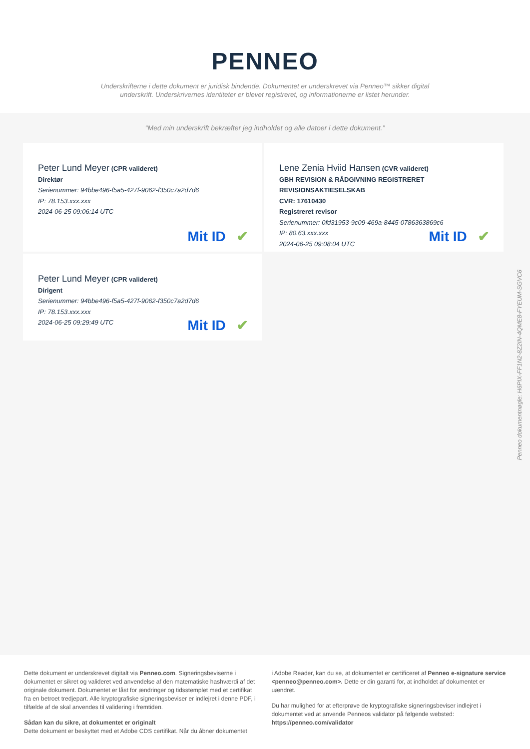PENNEO
Underskrifterne i dette dokument er juridisk bindende. Dokumentet er underskrevet via Penneo™ sikker digital underskrift. Underskrivernes identiteter er blevet registreret, og informationerne er listet herunder.
“Med min underskrift bekræfter jeg indholdet og alle datoer i dette dokument.”
Peter Lund Meyer (CPR valideret)
Direktør
Serienummer: 94bbe496-f5a5-427f-9062-f350c7a2d7d6
IP: 78.153.xxx.xxx
2024-06-25 09:06:14 UTC
Mit ID ✔
Lene Zenia Hviid Hansen (CVR valideret)
GBH REVISION & RÅDGIVNING REGISTRERET REVISIONSAKTIESELSKAB
CVR: 17610430
Registreret revisor
Serienummer: 0fd31953-9c09-469a-8445-0786363869c6
IP: 80.63.xxx.xxx
2024-06-25 09:08:04 UTC
Mit ID ✔
Peter Lund Meyer (CPR valideret)
Dirigent
Serienummer: 94bbe496-f5a5-427f-9062-f350c7a2d7d6
IP: 78.153.xxx.xxx
2024-06-25 09:29:49 UTC
Mit ID ✔
Penneo dokumentnøgle: H6PIX-FF1N2-8Z2IN-4QME8-FYEUM-SGVC6
Dette dokument er underskrevet digitalt via Penneo.com. Signeringsbeviserne i dokumentet er sikret og valideret ved anvendelse af den matematiske hashværdi af det originale dokument. Dokumentet er låst for ændringer og tidsstemplet med et certifikat fra en betroet tredjepart. Alle kryptografiske signeringsbeviser er indlejret i denne PDF, i tilfælde af de skal anvendes til validering i fremtiden.
Sådan kan du sikre, at dokumentet er originalt
Dette dokument er beskyttet med et Adobe CDS certifikat. Når du åbner dokumentet
i Adobe Reader, kan du se, at dokumentet er certificeret af Penneo e-signature service <penneo@penneo.com>. Dette er din garanti for, at indholdet af dokumentet er uændret.
Du har mulighed for at efterprøve de kryptografiske signeringsbeviser indlejret i dokumentet ved at anvende Penneos validator på følgende websted: https://penneo.com/validator